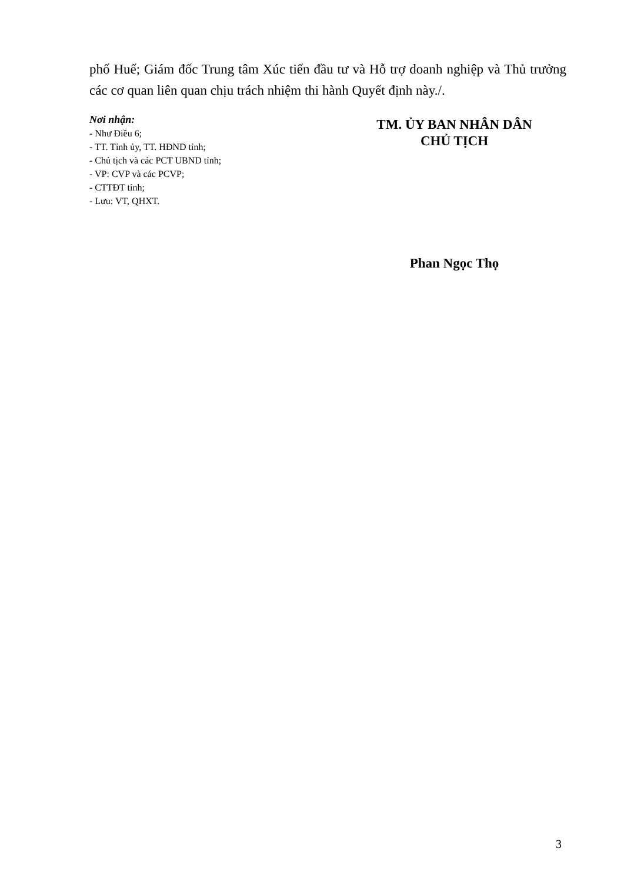phố Huế; Giám đốc Trung tâm Xúc tiến đầu tư và Hỗ trợ doanh nghiệp và Thủ trưởng các cơ quan liên quan chịu trách nhiệm thi hành Quyết định này./.
Nơi nhận:
- Như Điều 6;
- TT. Tỉnh ủy, TT. HĐND tỉnh;
- Chủ tịch và các PCT UBND tỉnh;
- VP: CVP và các PCVP;
- CTTĐT tỉnh;
- Lưu: VT, QHXT.
TM. ỦY BAN NHÂN DÂN
CHỦ TỊCH
Phan Ngọc Thọ
3